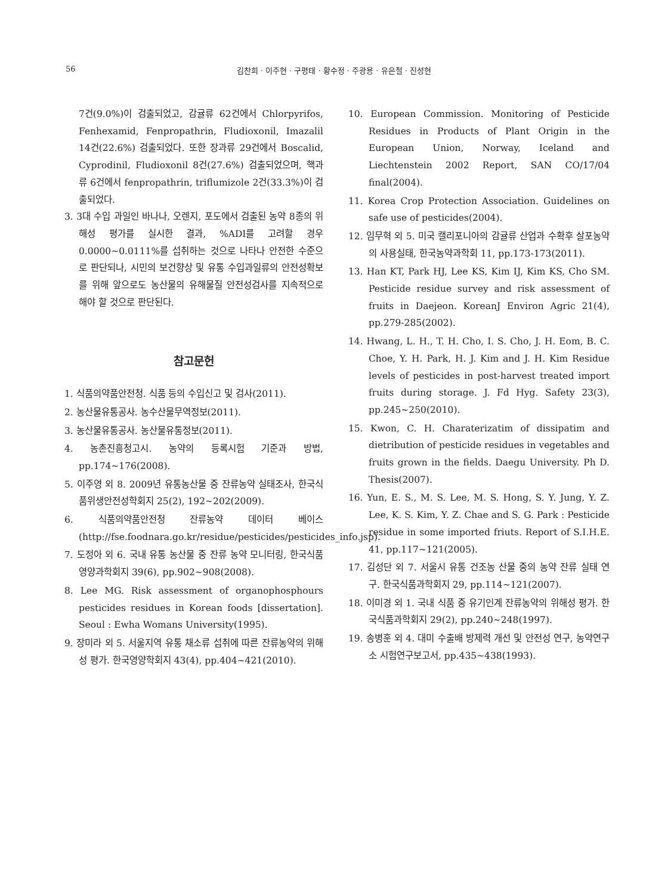56 김찬희 · 이주현 · 구평태 · 황수정 · 주광용 · 유은철 · 진성현
7건(9.0%)이 검출되었고, 감귤류 62건에서 Chlorpyrifos, Fenhexamid, Fenpropathrin, Fludioxonil, Imazalil 14건(22.6%) 검출되었다. 또한 장과류 29건에서 Boscalid, Cyprodinil, Fludioxonil 8건(27.6%) 검출되었으며, 핵과류 6건에서 fenpropathrin, triflumizole 2건(33.3%)이 검출되었다.
3. 3대 수입 과일인 바나나, 오렌지, 포도에서 검출된 농약 8종의 위해성 평가를 실시한 결과, %ADI를 고려할 경우 0.0000~0.0111%를 섭취하는 것으로 나타나 안전한 수준으로 판단되나, 시민의 보건향상 및 유통 수입과일류의 안전성확보를 위해 앞으로도 농산물의 유해물질 안전성검사를 지속적으로 해야 할 것으로 판단된다.
참고문헌
1. 식품의약품안전청. 식품 등의 수입신고 및 검사(2011).
2. 농산물유통공사. 농수산물무역정보(2011).
3. 농산물유통공사. 농산물유통정보(2011).
4. 농촌진흥청고시. 농약의 등록시험 기준과 방법, pp.174~176(2008).
5. 이주영 외 8. 2009년 유통농산물 중 잔류농약 실태조사, 한국식품위생안전성학회지 25(2), 192~202(2009).
6. 식품의약품안전청 잔류농약 데이터 베이스(http://fse.foodnara.go.kr/residue/pesticides/pesticides_info.jsp).
7. 도정아 외 6. 국내 유통 농산물 중 잔류 농약 모니터링, 한국식품영양과학회지 39(6), pp.902~908(2008).
8. Lee MG. Risk assessment of organophosphours pesticides residues in Korean foods [dissertation]. Seoul : Ewha Womans University(1995).
9. 장미라 외 5. 서울지역 유통 채소류 섭취에 따른 잔류농약의 위해성 평가. 한국영양학회지 43(4), pp.404~421(2010).
10. European Commission. Monitoring of Pesticide Residues in Products of Plant Origin in the European Union, Norway, Iceland and Liechtenstein 2002 Report, SAN CO/17/04 final(2004).
11. Korea Crop Protection Association. Guidelines on safe use of pesticides(2004).
12. 임무혁 외 5. 미국 캘리포니아의 감귤류 산업과 수확후 살포농약의 사용실태, 한국농약과학회 11, pp.173-173(2011).
13. Han KT, Park HJ, Lee KS, Kim IJ, Kim KS, Cho SM. Pesticide residue survey and risk assessment of fruits in Daejeon. KoreanJ Environ Agric 21(4), pp.279-285(2002).
14. Hwang, L. H., T. H. Cho, I. S. Cho, J. H. Eom, B. C. Choe, Y. H. Park, H. J. Kim and J. H. Kim Residue levels of pesticides in post-harvest treated import fruits during storage. J. Fd Hyg. Safety 23(3), pp.245~250(2010).
15. Kwon, C. H. Charaterizatim of dissipatim and dietribution of pesticide residues in vegetables and fruits grown in the fields. Daegu University. Ph D. Thesis(2007).
16. Yun, E. S., M. S. Lee, M. S. Hong, S. Y. Jung, Y. Z. Lee, K. S. Kim, Y. Z. Chae and S. G. Park : Pesticide residue in some imported friuts. Report of S.I.H.E. 41, pp.117~121(2005).
17. 김성단 외 7. 서울시 유통 건조농 산물 중의 농약 잔류 실태 연구. 한국식품과학회지 29, pp.114~121(2007).
18. 이미경 외 1. 국내 식품 중 유기인계 잔류농약의 위해성 평가. 한국식품과학회지 29(2), pp.240~248(1997).
19. 송병훈 외 4. 대미 수출배 방제력 개선 및 안전성 연구, 농약연구소 시험연구보고서, pp.435~438(1993).